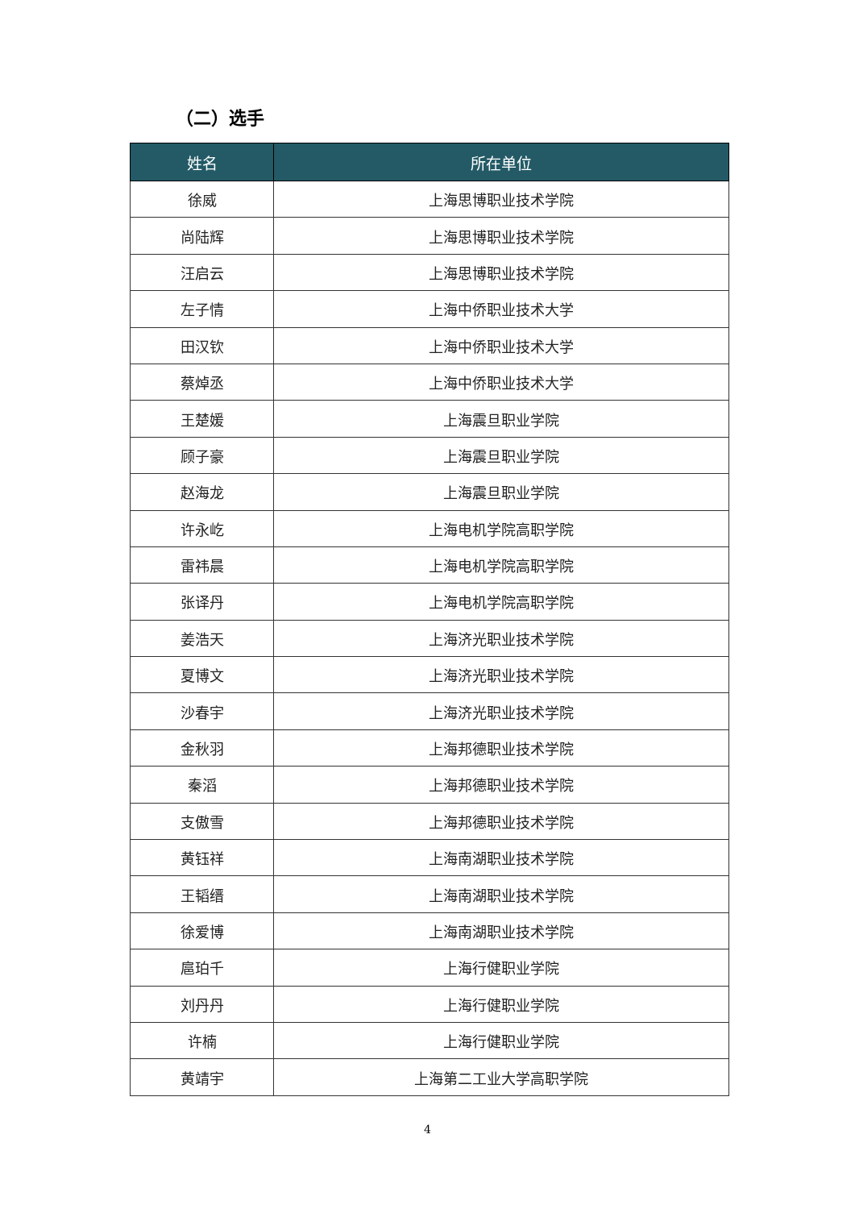（二）选手
| 姓名 | 所在单位 |
| --- | --- |
| 徐威 | 上海思博职业技术学院 |
| 尚陆辉 | 上海思博职业技术学院 |
| 汪启云 | 上海思博职业技术学院 |
| 左子情 | 上海中侨职业技术大学 |
| 田汉钦 | 上海中侨职业技术大学 |
| 蔡焯丞 | 上海中侨职业技术大学 |
| 王楚媛 | 上海震旦职业学院 |
| 顾子豪 | 上海震旦职业学院 |
| 赵海龙 | 上海震旦职业学院 |
| 许永屹 | 上海电机学院高职学院 |
| 雷祎晨 | 上海电机学院高职学院 |
| 张译丹 | 上海电机学院高职学院 |
| 姜浩天 | 上海济光职业技术学院 |
| 夏博文 | 上海济光职业技术学院 |
| 沙春宇 | 上海济光职业技术学院 |
| 金秋羽 | 上海邦德职业技术学院 |
| 秦滔 | 上海邦德职业技术学院 |
| 支傲雪 | 上海邦德职业技术学院 |
| 黄钰祥 | 上海南湖职业技术学院 |
| 王韬缙 | 上海南湖职业技术学院 |
| 徐爱博 | 上海南湖职业技术学院 |
| 扈珀千 | 上海行健职业学院 |
| 刘丹丹 | 上海行健职业学院 |
| 许楠 | 上海行健职业学院 |
| 黄靖宇 | 上海第二工业大学高职学院 |
4